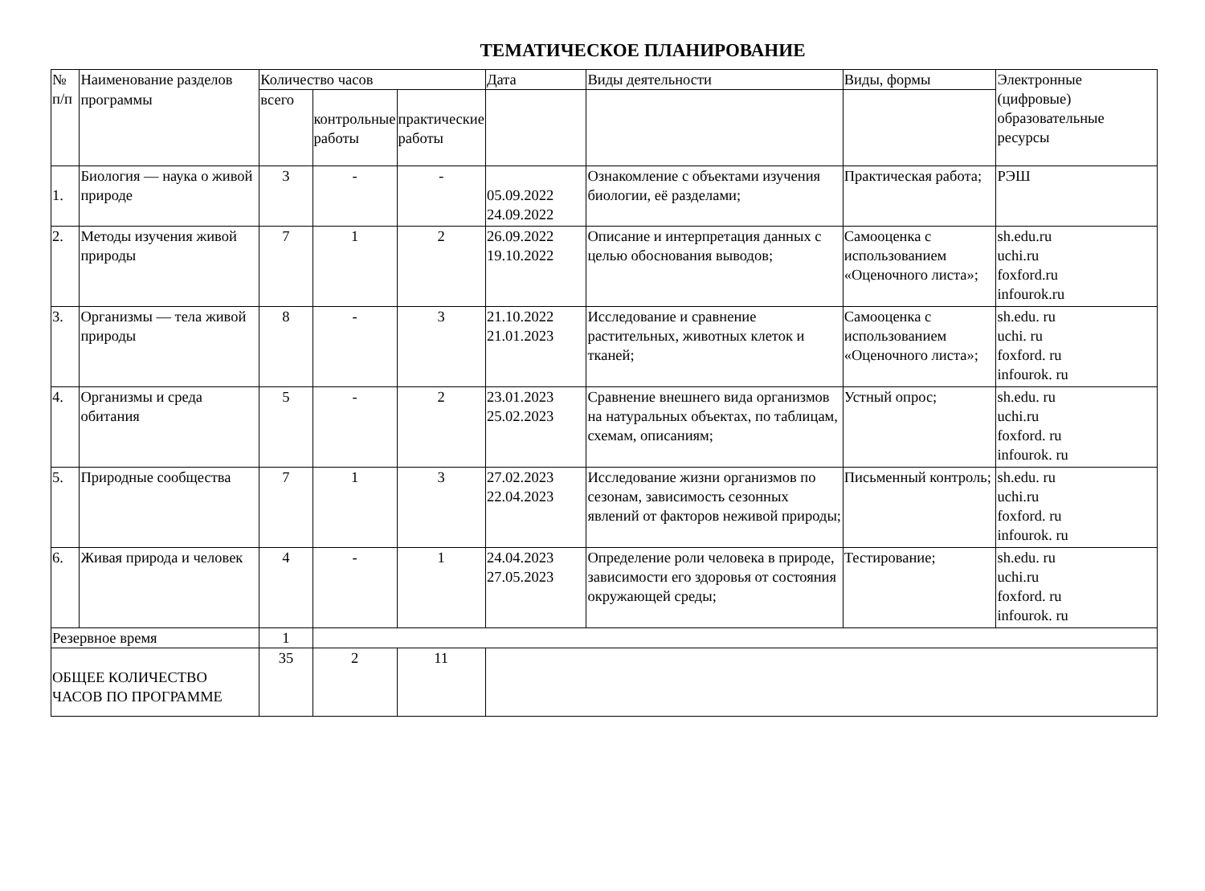ТЕМАТИЧЕСКОЕ ПЛАНИРОВАНИЕ
| № п/п | Наименование разделов | Количество часов | | | Дата | Виды деятельности | Виды, формы | Электронные (цифровые) образовательные ресурсы |
| --- | --- | --- | --- | --- | --- | --- | --- | --- |
| | программы | всего | контрольные работы | практические работы | | | | |
| 1. | Биология — наука о живой природе | 3 | - | - | 05.09.2022 24.09.2022 | Ознакомление с объектами изучения биологии, её разделами; | Практическая работа; | РЭШ |
| 2. | Методы изучения живой природы | 7 | 1 | 2 | 26.09.2022 19.10.2022 | Описание и интерпретация данных с целью обоснования выводов; | Самооценка с использованием «Оценочного листа»; | sh.edu.ru uchi.ru foxford.ru infourok.ru |
| 3. | Организмы — тела живой природы | 8 | - | 3 | 21.10.2022 21.01.2023 | Исследование и сравнение растительных, животных клеток и тканей; | Самооценка с использованием «Оценочного листа»; | sh.edu. ru uchi. ru foxford. ru infourok. ru |
| 4. | Организмы и среда обитания | 5 | - | 2 | 23.01.2023 25.02.2023 | Сравнение внешнего вида организмов на натуральных объектах, по таблицам, схемам, описаниям; | Устный опрос; | sh.edu. ru uchi.ru foxford. ru infourok. ru |
| 5. | Природные сообщества | 7 | 1 | 3 | 27.02.2023 22.04.2023 | Исследование жизни организмов по сезонам, зависимость сезонных явлений от факторов неживой природы; | Письменный контроль; | sh.edu. ru uchi.ru foxford. ru infourok. ru |
| 6. | Живая природа и человек | 4 | - | 1 | 24.04.2023 27.05.2023 | Определение роли человека в природе, зависимости его здоровья от состояния окружающей среды; | Тестирование; | sh.edu. ru uchi.ru foxford. ru infourok. ru |
| Резервное время | | 1 | | | | | | |
| ОБЩЕЕ КОЛИЧЕСТВО ЧАСОВ ПО ПРОГРАММЕ | | 35 | 2 | 11 | | | | |